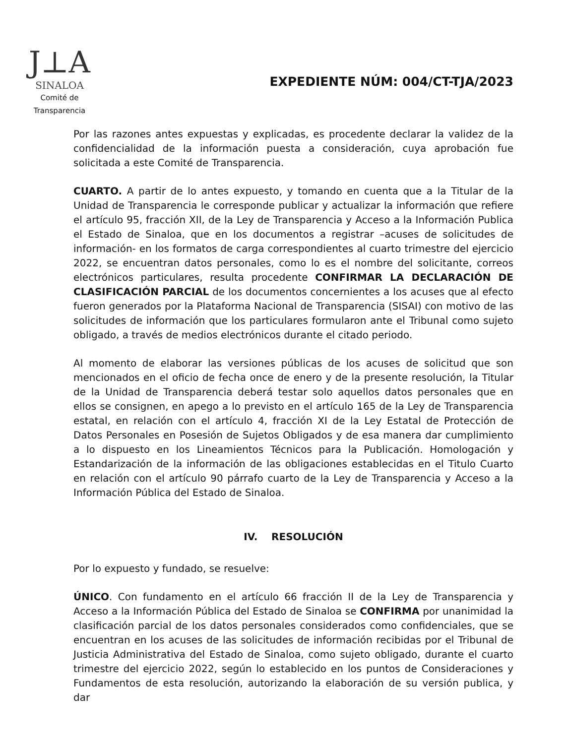J⊥A
SINALOA
Comité de
Transparencia
EXPEDIENTE NÚM: 004/CT-TJA/2023
Por las razones antes expuestas y explicadas, es procedente declarar la validez de la confidencialidad de la información puesta a consideración, cuya aprobación fue solicitada a este Comité de Transparencia.
CUARTO. A partir de lo antes expuesto, y tomando en cuenta que a la Titular de la Unidad de Transparencia le corresponde publicar y actualizar la información que refiere el artículo 95, fracción XII, de la Ley de Transparencia y Acceso a la Información Publica el Estado de Sinaloa, que en los documentos a registrar –acuses de solicitudes de información- en los formatos de carga correspondientes al cuarto trimestre del ejercicio 2022, se encuentran datos personales, como lo es el nombre del solicitante, correos electrónicos particulares, resulta procedente CONFIRMAR LA DECLARACIÓN DE CLASIFICACIÓN PARCIAL de los documentos concernientes a los acuses que al efecto fueron generados por la Plataforma Nacional de Transparencia (SISAI) con motivo de las solicitudes de información que los particulares formularon ante el Tribunal como sujeto obligado, a través de medios electrónicos durante el citado periodo.
Al momento de elaborar las versiones públicas de los acuses de solicitud que son mencionados en el oficio de fecha once de enero y de la presente resolución, la Titular de la Unidad de Transparencia deberá testar solo aquellos datos personales que en ellos se consignen, en apego a lo previsto en el artículo 165 de la Ley de Transparencia estatal, en relación con el artículo 4, fracción XI de la Ley Estatal de Protección de Datos Personales en Posesión de Sujetos Obligados y de esa manera dar cumplimiento a lo dispuesto en los Lineamientos Técnicos para la Publicación. Homologación y Estandarización de la información de las obligaciones establecidas en el Titulo Cuarto en relación con el artículo 90 párrafo cuarto de la Ley de Transparencia y Acceso a la Información Pública del Estado de Sinaloa.
IV. RESOLUCIÓN
Por lo expuesto y fundado, se resuelve:
ÚNICO. Con fundamento en el artículo 66 fracción II de la Ley de Transparencia y Acceso a la Información Pública del Estado de Sinaloa se CONFIRMA por unanimidad la clasificación parcial de los datos personales considerados como confidenciales, que se encuentran en los acuses de las solicitudes de información recibidas por el Tribunal de Justicia Administrativa del Estado de Sinaloa, como sujeto obligado, durante el cuarto trimestre del ejercicio 2022, según lo establecido en los puntos de Consideraciones y Fundamentos de esta resolución, autorizando la elaboración de su versión publica, y dar